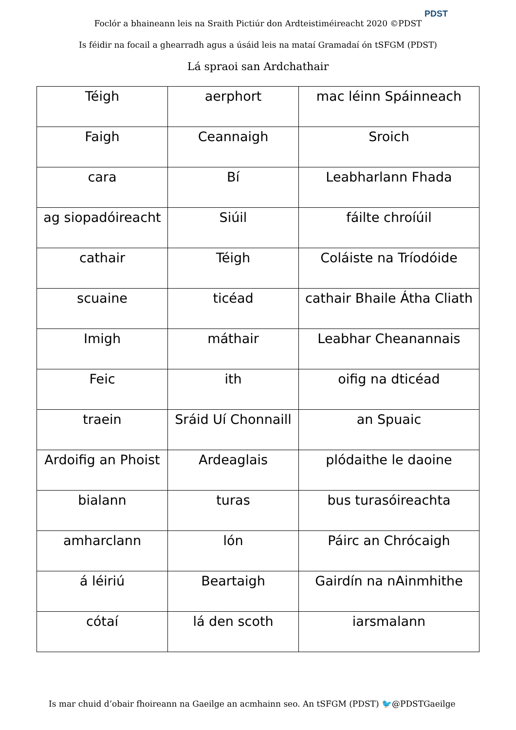Foclór a bhaineann leis na Sraith Pictiúr don Ardteistiméireacht 2020 ©PDST
PDST
Is féidir na focail a ghearradh agus a úsáid leis na mataí Gramadaí ón tSFGM (PDST)
Lá spraoi san Ardchathair
| Téigh | aerphort | mac léinn Spáinneach |
| Faigh | Ceannaigh | Sroich |
| cara | Bí | Leabharlann Fhada |
| ag siopadóireacht | Siúil | fáilte chroíúil |
| cathair | Téigh | Coláiste na Tríodóide |
| scuaine | ticéad | cathair Bhaile Átha Cliath |
| Imigh | máthair | Leabhar Cheanannais |
| Feic | ith | oifig na dticéad |
| traein | Sráid Uí Chonnaill | an Spuaic |
| Ardoifig an Phoist | Ardeaglais | plódaithe le daoine |
| bialann | turas | bus turasóireachta |
| amharclann | lón | Páirc an Chrócaigh |
| á léiriú | Beartaigh | Gairdín na nAinmhithe |
| cótaí | lá den scoth | iarsmalann |
Is mar chuid d’obair fhoireann na Gaeilge an acmhainn seo. An tSFGM (PDST) 🐦@PDSTGaeilge